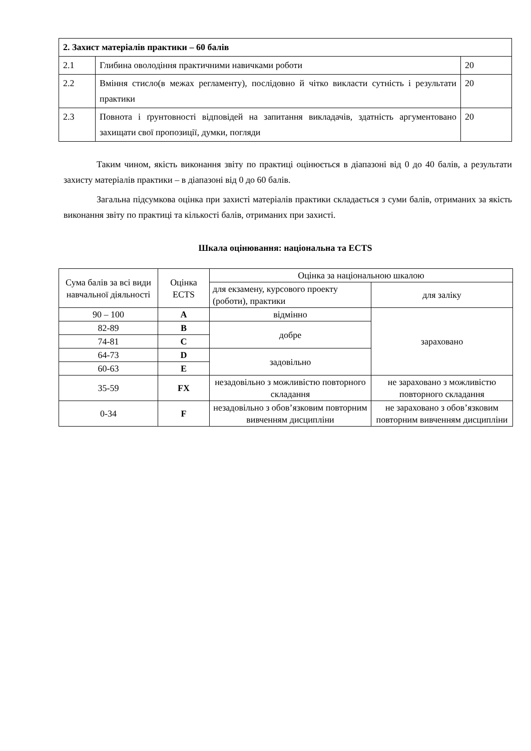| 2. Захист матеріалів практики – 60 балів | | |
| 2.1 | Глибина оволодіння практичними навичками роботи | 20 |
| 2.2 | Вміння стисло(в межах регламенту), послідовно й чітко викласти сутність і результати практики | 20 |
| 2.3 | Повнота і ґрунтовності відповідей на запитання викладачів, здатність аргументовано захищати свої пропозиції, думки, погляди | 20 |
Таким чином, якість виконання звіту по практиці оцінюється в діапазоні від 0 до 40 балів, а результати захисту матеріалів практики – в діапазоні від 0 до 60 балів.
Загальна підсумкова оцінка при захисті матеріалів практики складається з суми балів, отриманих за якість виконання звіту по практиці та кількості балів, отриманих при захисті.
Шкала оцінювання: національна та ECTS
| Сума балів за всі види навчальної діяльності | Оцінка ECTS | Оцінка за національною шкалою | |
| --- | --- | --- | --- |
| | | для екзамену, курсового проекту (роботи), практики | для заліку |
| 90 – 100 | A | відмінно | зараховано |
| 82-89 | B | добре | |
| 74-81 | C | | |
| 64-73 | D | задовільно | |
| 60-63 | E | | |
| 35-59 | FX | незадовільно з можливістю повторного складання | не зараховано з можливістю повторного складання |
| 0-34 | F | незадовільно з обов’язковим повторним вивченням дисципліни | не зараховано з обов’язковим повторним вивченням дисципліни |